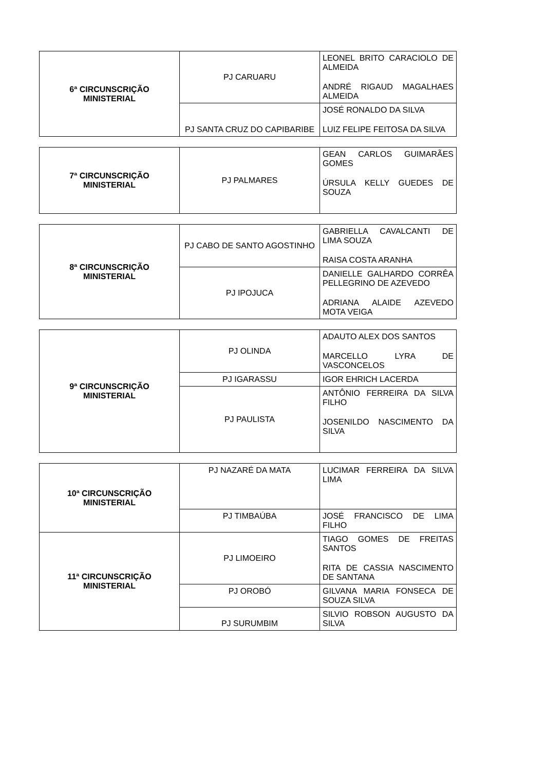| 6ª CIRCUNSCRIÇÃO MINISTERIAL | PJ CARUARU | LEONEL BRITO CARACIOLO DE ALMEIDA ANDRÉ RIGAUD MAGALHAES ALMEIDA |
| | PJ SANTA CRUZ DO CAPIBARIBE | JOSÉ RONALDO DA SILVA LUIZ FELIPE FEITOSA DA SILVA |
| 7ª CIRCUNSCRIÇÃO MINISTERIAL | PJ PALMARES | GEAN CARLOS GUIMARÃES GOMES ÚRSULA KELLY GUEDES DE SOUZA |
| 8ª CIRCUNSCRIÇÃO MINISTERIAL | PJ CABO DE SANTO AGOSTINHO | GABRIELLA CAVALCANTI DE LIMA SOUZA RAISA COSTA ARANHA |
| | PJ IPOJUCA | DANIELLE GALHARDO CORRÊA PELLEGRINO DE AZEVEDO ADRIANA ALAIDE AZEVEDO MOTA VEIGA |
| 9ª CIRCUNSCRIÇÃO MINISTERIAL | PJ OLINDA | ADAUTO ALEX DOS SANTOS MARCELLO LYRA DE VASCONCELOS |
| | PJ IGARASSU | IGOR EHRICH LACERDA |
| | PJ PAULISTA | ANTÔNIO FERREIRA DA SILVA FILHO JOSENILDO NASCIMENTO DA SILVA |
| 10ª CIRCUNSCRIÇÃO MINISTERIAL | PJ NAZARÉ DA MATA | LUCIMAR FERREIRA DA SILVA LIMA |
| | PJ TIMBAÚBA | JOSÉ FRANCISCO DE LIMA FILHO |
| 11ª CIRCUNSCRIÇÃO MINISTERIAL | PJ LIMOEIRO | TIAGO GOMES DE FREITAS SANTOS RITA DE CASSIA NASCIMENTO DE SANTANA |
| | PJ OROBÓ | GILVANA MARIA FONSECA DE SOUZA SILVA |
| | PJ SURUMBIM | SILVIO ROBSON AUGUSTO DA SILVA |